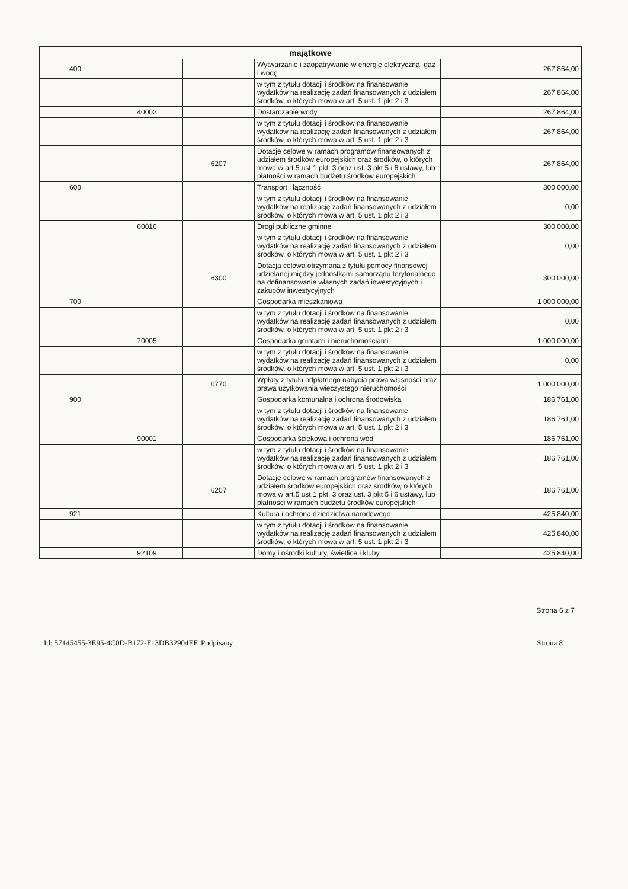| majątkowe | | | | |
| --- | --- | --- | --- | --- |
| 400 | | | Wytwarzanie i zaopatrywanie w energię elektryczną, gaz i wodę | 267 864,00 |
| | | | w tym z tytułu dotacji i środków na finansowanie wydatków na realizację zadań finansowanych z udziałem środków, o których mowa w art. 5 ust. 1 pkt 2 i 3 | 267 864,00 |
| | 40002 | | Dostarczanie wody | 267 864,00 |
| | | | w tym z tytułu dotacji i środków na finansowanie wydatków na realizację zadań finansowanych z udziałem środków, o których mowa w art. 5 ust. 1 pkt 2 i 3 | 267 864,00 |
| | | 6207 | Dotacje celowe w ramach programów finansowanych z udziałem środków europejskich oraz środków, o których mowa w art.5 ust.1 pkt. 3 oraz ust. 3 pkt 5 i 6 ustawy, lub płatności w ramach budżetu środków europejskich | 267 864,00 |
| 600 | | | Transport i łączność | 300 000,00 |
| | | | w tym z tytułu dotacji i środków na finansowanie wydatków na realizację zadań finansowanych z udziałem środków, o których mowa w art. 5 ust. 1 pkt 2 i 3 | 0,00 |
| | 60016 | | Drogi publiczne gminne | 300 000,00 |
| | | | w tym z tytułu dotacji i środków na finansowanie wydatków na realizację zadań finansowanych z udziałem środków, o których mowa w art. 5 ust. 1 pkt 2 i 3 | 0,00 |
| | | 6300 | Dotacja celowa otrzymana z tytułu pomocy finansowej udzielanej między jednostkami samorządu terytorialnego na dofinansowanie własnych zadań inwestycyjnych i zakupów inwestycyjnych | 300 000,00 |
| 700 | | | Gospodarka mieszkaniowa | 1 000 000,00 |
| | | | w tym z tytułu dotacji i środków na finansowanie wydatków na realizację zadań finansowanych z udziałem środków, o których mowa w art. 5 ust. 1 pkt 2 i 3 | 0,00 |
| | 70005 | | Gospodarka gruntami i nieruchomościami | 1 000 000,00 |
| | | | w tym z tytułu dotacji i środków na finansowanie wydatków na realizację zadań finansowanych z udziałem środków, o których mowa w art. 5 ust. 1 pkt 2 i 3 | 0,00 |
| | | 0770 | Wpłaty z tytułu odpłatnego nabycia prawa własności oraz prawa użytkowania wieczystego nieruchomości | 1 000 000,00 |
| 900 | | | Gospodarka komunalna i ochrona środowiska | 186 761,00 |
| | | | w tym z tytułu dotacji i środków na finansowanie wydatków na realizację zadań finansowanych z udziałem środków, o których mowa w art. 5 ust. 1 pkt 2 i 3 | 186 761,00 |
| | 90001 | | Gospodarka ściekowa i ochrona wód | 186 761,00 |
| | | | w tym z tytułu dotacji i środków na finansowanie wydatków na realizację zadań finansowanych z udziałem środków, o których mowa w art. 5 ust. 1 pkt 2 i 3 | 186 761,00 |
| | | 6207 | Dotacje celowe w ramach programów finansowanych z udziałem środków europejskich oraz środków, o których mowa w art.5 ust.1 pkt. 3 oraz ust. 3 pkt 5 i 6 ustawy, lub płatności w ramach budżetu środków europejskich | 186 761,00 |
| 921 | | | Kultura i ochrona dziedzictwa narodowego | 425 840,00 |
| | | | w tym z tytułu dotacji i środków na finansowanie wydatków na realizację zadań finansowanych z udziałem środków, o których mowa w art. 5 ust. 1 pkt 2 i 3 | 425 840,00 |
| | 92109 | | Domy i ośrodki kultury, świetlice i kluby | 425 840,00 |
Strona 6 z 7
Id: 57145455-3E95-4C0D-B172-F13DB32904EF. Podpisany Strona 8